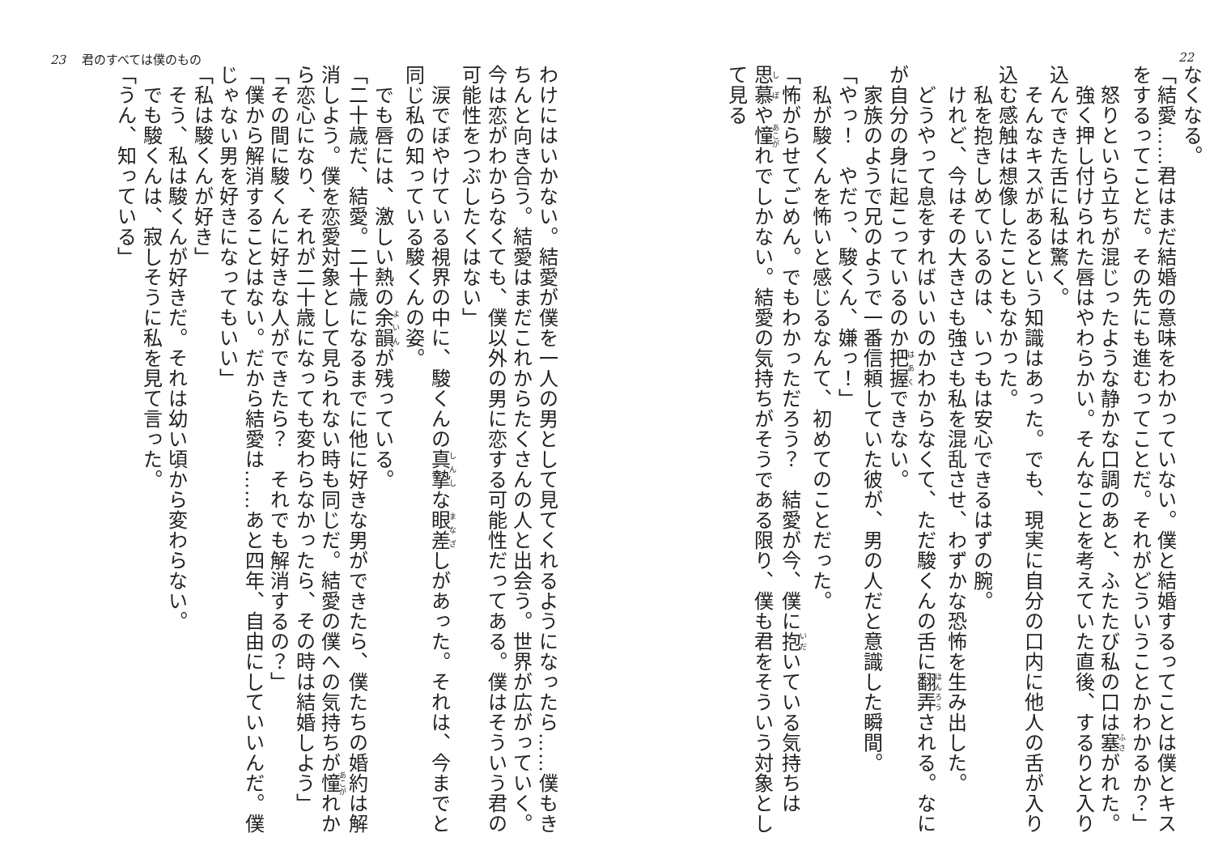22
なくなる。
「結愛……君はまだ結婚の意味をわかっていない。僕と結婚するってことは僕とキスをするってことだ。その先にも進むってことだ。それがどういうことかわかるか？」
　怒りといら立ちが混じったような静かな口調のあと、ふたたび私の口は塞がれた。
　強く押し付けられた唇はやわらかい。そんなことを考えていた直後、するりと入り込んできた舌に私は驚く。
　そんなキスがあるという知識はあった。でも、現実に自分の口内に他人の舌が入り込む感触は想像したこともなかった。
　私を抱きしめているのは、いつもは安心できるはずの腕。
　けれど、今はその大きさも強さも私を混乱させ、わずかな恐怖を生み出した。
　どうやって息をすればいいのかわからなくて、ただ駿くんの舌に翻弄される。なにが自分の身に起こっているのか把握できない。
　家族のようで兄のようで一番信頼していた彼が、男の人だと意識した瞬間。
「やっ！　やだっ、駿くん、嫌っ！」
　私が駿くんを怖いと感じるなんて、初めてのことだった。
「怖がらせてごめん。でもわかっただろう？　結愛が今、僕に抱いている気持ちは思慕や憧れでしかない。結愛の気持ちがそうである限り、僕も君をそういう対象として見る
23 君のすべては僕のもの
わけにはいかない。結愛が僕を一人の男として見てくれるようになったら……僕もきちんと向き合う。結愛はまだこれからたくさんの人と出会う。世界が広がっていく。今は恋がわからなくても、僕以外の男に恋する可能性だってある。僕はそういう君の可能性をつぶしたくはない」
　涙でぼやけている視界の中に、駿くんの真摯な眼差しがあった。それは、今までと同じ私の知っている駿くんの姿。
　でも唇には、激しい熱の余韻が残っている。
「二十歳だ、結愛。二十歳になるまでに他に好きな男ができたら、僕たちの婚約は解消しよう。僕を恋愛対象として見られない時も同じだ。結愛の僕への気持ちが憧れから恋心になり、それが二十歳になっても変わらなかったら、その時は結婚しよう」
「その間に駿くんに好きな人ができたら？　それでも解消するの？」
「僕から解消することはない。だから結愛は……あと四年、自由にしていいんだ。僕じゃない男を好きになってもいい」
「私は駿くんが好き」
　そう、私は駿くんが好きだ。それは幼い頃から変わらない。
　でも駿くんは、寂しそうに私を見て言った。
「うん、知っている」